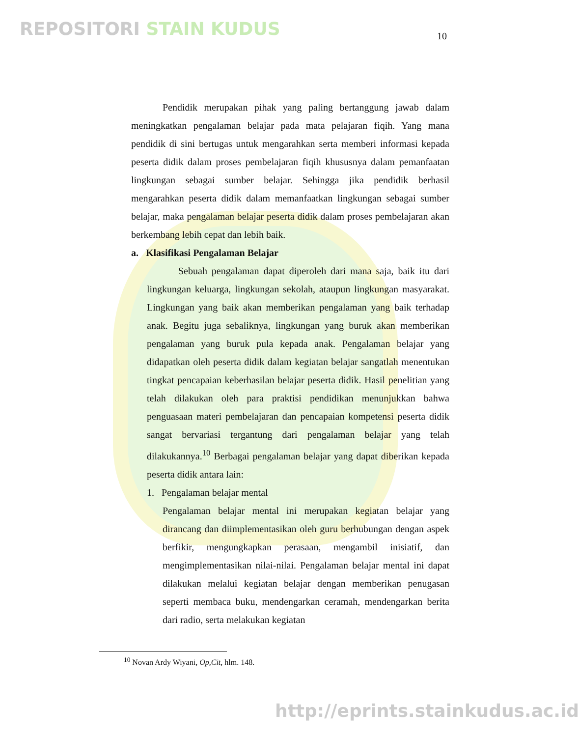REPOSITORI STAIN KUDUS 10
Pendidik merupakan pihak yang paling bertanggung jawab dalam meningkatkan pengalaman belajar pada mata pelajaran fiqih. Yang mana pendidik di sini bertugas untuk mengarahkan serta memberi informasi kepada peserta didik dalam proses pembelajaran fiqih khususnya dalam pemanfaatan lingkungan sebagai sumber belajar. Sehingga jika pendidik berhasil mengarahkan peserta didik dalam memanfaatkan lingkungan sebagai sumber belajar, maka pengalaman belajar peserta didik dalam proses pembelajaran akan berkembang lebih cepat dan lebih baik.
a. Klasifikasi Pengalaman Belajar
Sebuah pengalaman dapat diperoleh dari mana saja, baik itu dari lingkungan keluarga, lingkungan sekolah, ataupun lingkungan masyarakat. Lingkungan yang baik akan memberikan pengalaman yang baik terhadap anak. Begitu juga sebaliknya, lingkungan yang buruk akan memberikan pengalaman yang buruk pula kepada anak. Pengalaman belajar yang didapatkan oleh peserta didik dalam kegiatan belajar sangatlah menentukan tingkat pencapaian keberhasilan belajar peserta didik. Hasil penelitian yang telah dilakukan oleh para praktisi pendidikan menunjukkan bahwa penguasaan materi pembelajaran dan pencapaian kompetensi peserta didik sangat bervariasi tergantung dari pengalaman belajar yang telah dilakukannya.<sup>10</sup> Berbagai pengalaman belajar yang dapat diberikan kepada peserta didik antara lain:
1. Pengalaman belajar mental
Pengalaman belajar mental ini merupakan kegiatan belajar yang dirancang dan diimplementasikan oleh guru berhubungan dengan aspek berfikir, mengungkapkan perasaan, mengambil inisiatif, dan mengimplementasikan nilai-nilai. Pengalaman belajar mental ini dapat dilakukan melalui kegiatan belajar dengan memberikan penugasan seperti membaca buku, mendengarkan ceramah, mendengarkan berita dari radio, serta melakukan kegiatan
<sup>10</sup> Novan Ardy Wiyani, Op,Cit, hlm. 148.
http://eprints.stainkudus.ac.id